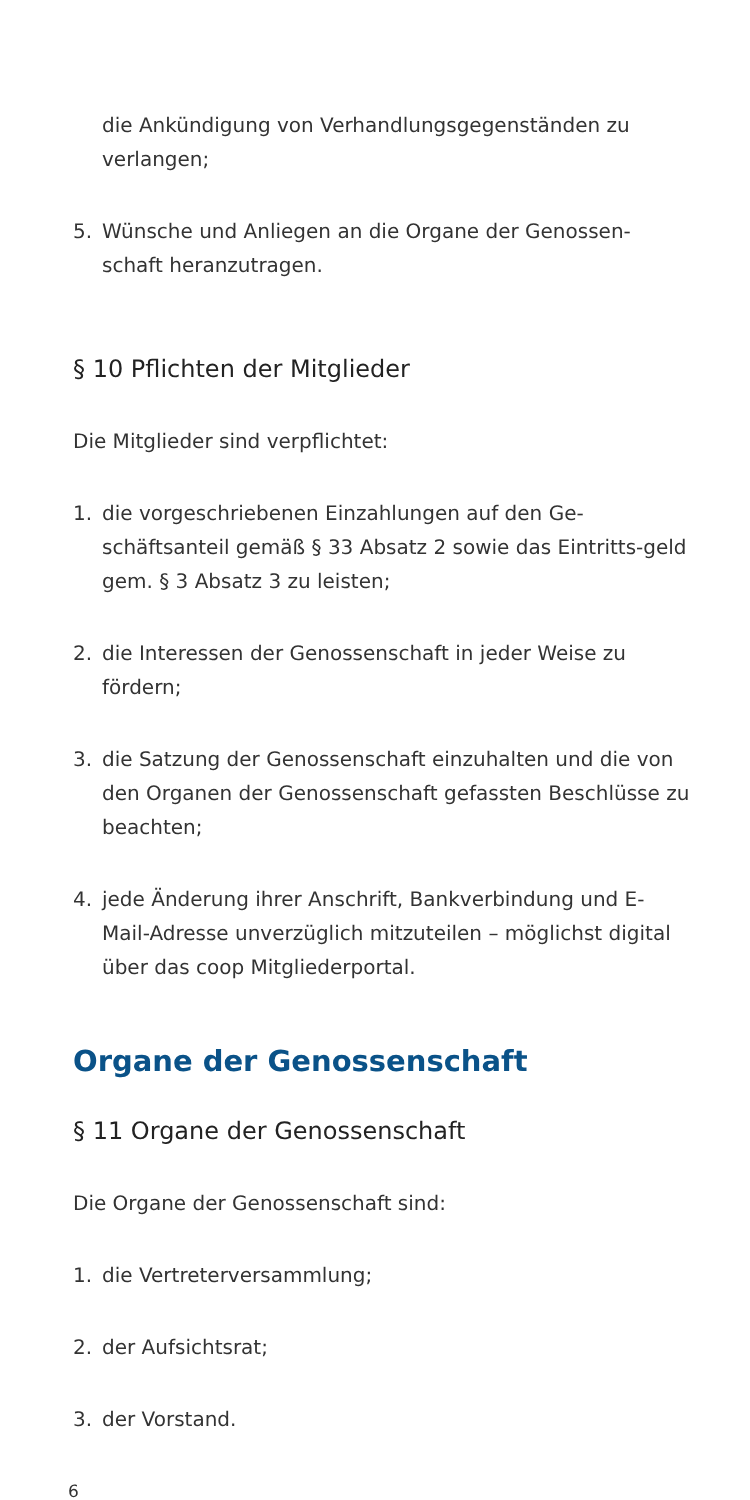die Ankündigung von Verhandlungsgegenständen zu verlangen;
5. Wünsche und Anliegen an die Organe der Genossen-schaft heranzutragen.
§ 10 Pflichten der Mitglieder
Die Mitglieder sind verpflichtet:
1. die vorgeschriebenen Einzahlungen auf den Ge-schäftsanteil gemäß § 33 Absatz 2 sowie das Eintritts-geld gem. § 3 Absatz 3 zu leisten;
2. die Interessen der Genossenschaft in jeder Weise zu fördern;
3. die Satzung der Genossenschaft einzuhalten und die von den Organen der Genossenschaft gefassten Beschlüsse zu beachten;
4. jede Änderung ihrer Anschrift, Bankverbindung und E-Mail-Adresse unverzüglich mitzuteilen – möglichst digital über das coop Mitgliederportal.
Organe der Genossenschaft
§ 11 Organe der Genossenschaft
Die Organe der Genossenschaft sind:
1. die Vertreterversammlung;
2. der Aufsichtsrat;
3. der Vorstand.
6